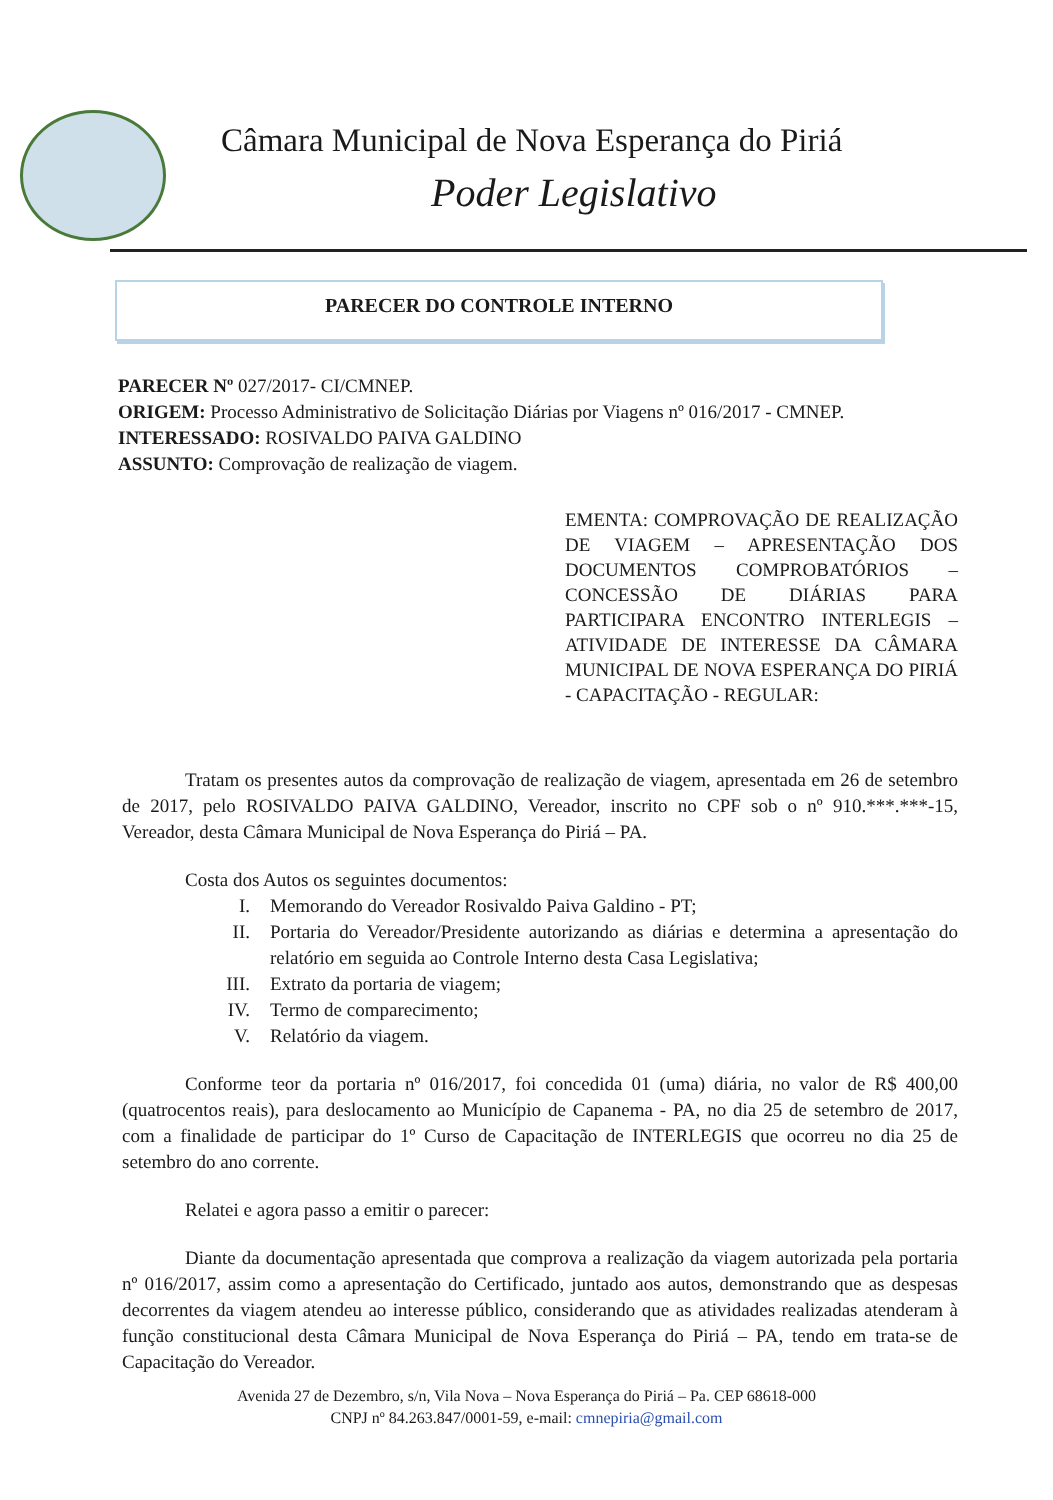Câmara Municipal de Nova Esperança do Piriá
Poder Legislativo
PARECER DO CONTROLE INTERNO
PARECER Nº 027/2017- CI/CMNEP.
ORIGEM: Processo Administrativo de Solicitação Diárias por Viagens nº 016/2017 - CMNEP.
INTERESSADO: ROSIVALDO PAIVA GALDINO
ASSUNTO: Comprovação de realização de viagem.
EMENTA: COMPROVAÇÃO DE REALIZAÇÃO DE VIAGEM – APRESENTAÇÃO DOS DOCUMENTOS COMPROBATÓRIOS – CONCESSÃO DE DIÁRIAS PARA PARTICIPARA ENCONTRO INTERLEGIS – ATIVIDADE DE INTERESSE DA CÂMARA MUNICIPAL DE NOVA ESPERANÇA DO PIRIÁ - CAPACITAÇÃO - REGULAR:
Tratam os presentes autos da comprovação de realização de viagem, apresentada em 26 de setembro de 2017, pelo ROSIVALDO PAIVA GALDINO, Vereador, inscrito no CPF sob o nº 910.***.***-15, Vereador, desta Câmara Municipal de Nova Esperança do Piriá – PA.
Costa dos Autos os seguintes documentos:
I. Memorando do Vereador Rosivaldo Paiva Galdino - PT;
II. Portaria do Vereador/Presidente autorizando as diárias e determina a apresentação do relatório em seguida ao Controle Interno desta Casa Legislativa;
III. Extrato da portaria de viagem;
IV. Termo de comparecimento;
V. Relatório da viagem.
Conforme teor da portaria nº 016/2017, foi concedida 01 (uma) diária, no valor de R$ 400,00 (quatrocentos reais), para deslocamento ao Município de Capanema - PA, no dia 25 de setembro de 2017, com a finalidade de participar do 1º Curso de Capacitação de INTERLEGIS que ocorreu no dia 25 de setembro do ano corrente.
Relatei e agora passo a emitir o parecer:
Diante da documentação apresentada que comprova a realização da viagem autorizada pela portaria nº 016/2017, assim como a apresentação do Certificado, juntado aos autos, demonstrando que as despesas decorrentes da viagem atendeu ao interesse público, considerando que as atividades realizadas atenderam à função constitucional desta Câmara Municipal de Nova Esperança do Piriá – PA, tendo em trata-se de Capacitação do Vereador.
Avenida 27 de Dezembro, s/n, Vila Nova – Nova Esperança do Piriá – Pa. CEP 68618-000
CNPJ nº 84.263.847/0001-59, e-mail: cmnepiria@gmail.com